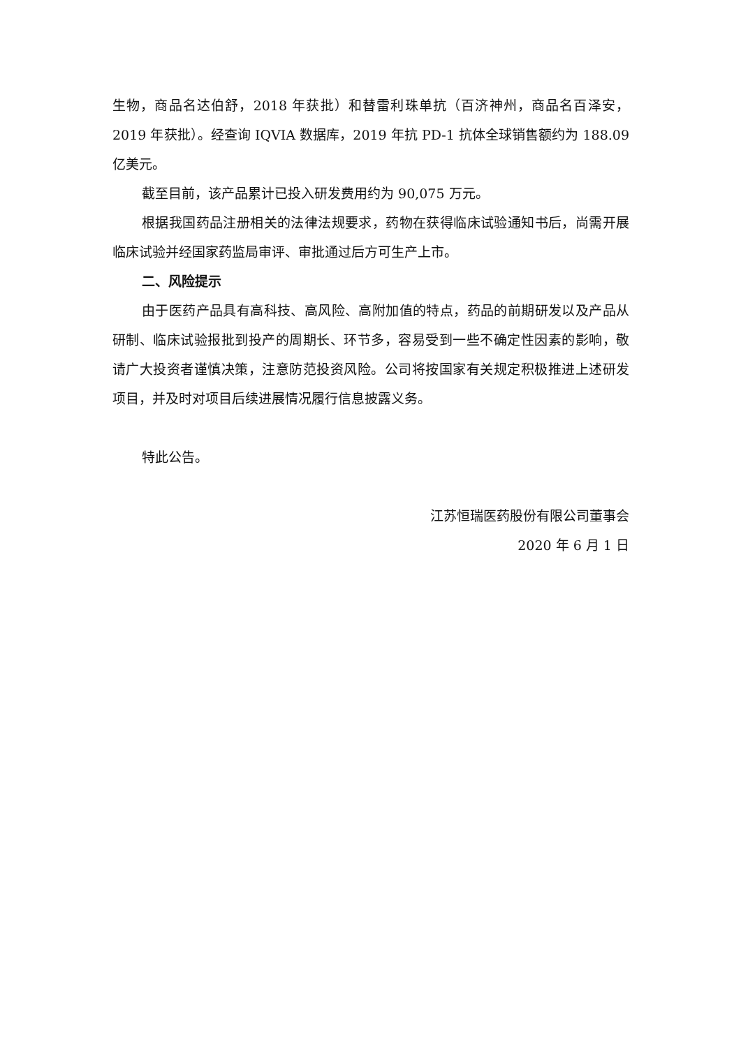生物，商品名达伯舒，2018 年获批）和替雷利珠单抗（百济神州，商品名百泽安，2019 年获批）。经查询 IQVIA 数据库，2019 年抗 PD-1 抗体全球销售额约为 188.09 亿美元。
截至目前，该产品累计已投入研发费用约为 90,075 万元。
根据我国药品注册相关的法律法规要求，药物在获得临床试验通知书后，尚需开展临床试验并经国家药监局审评、审批通过后方可生产上市。
二、风险提示
由于医药产品具有高科技、高风险、高附加值的特点，药品的前期研发以及产品从研制、临床试验报批到投产的周期长、环节多，容易受到一些不确定性因素的影响，敬请广大投资者谨慎决策，注意防范投资风险。公司将按国家有关规定积极推进上述研发项目，并及时对项目后续进展情况履行信息披露义务。
特此公告。
江苏恒瑞医药股份有限公司董事会
2020 年 6 月 1 日